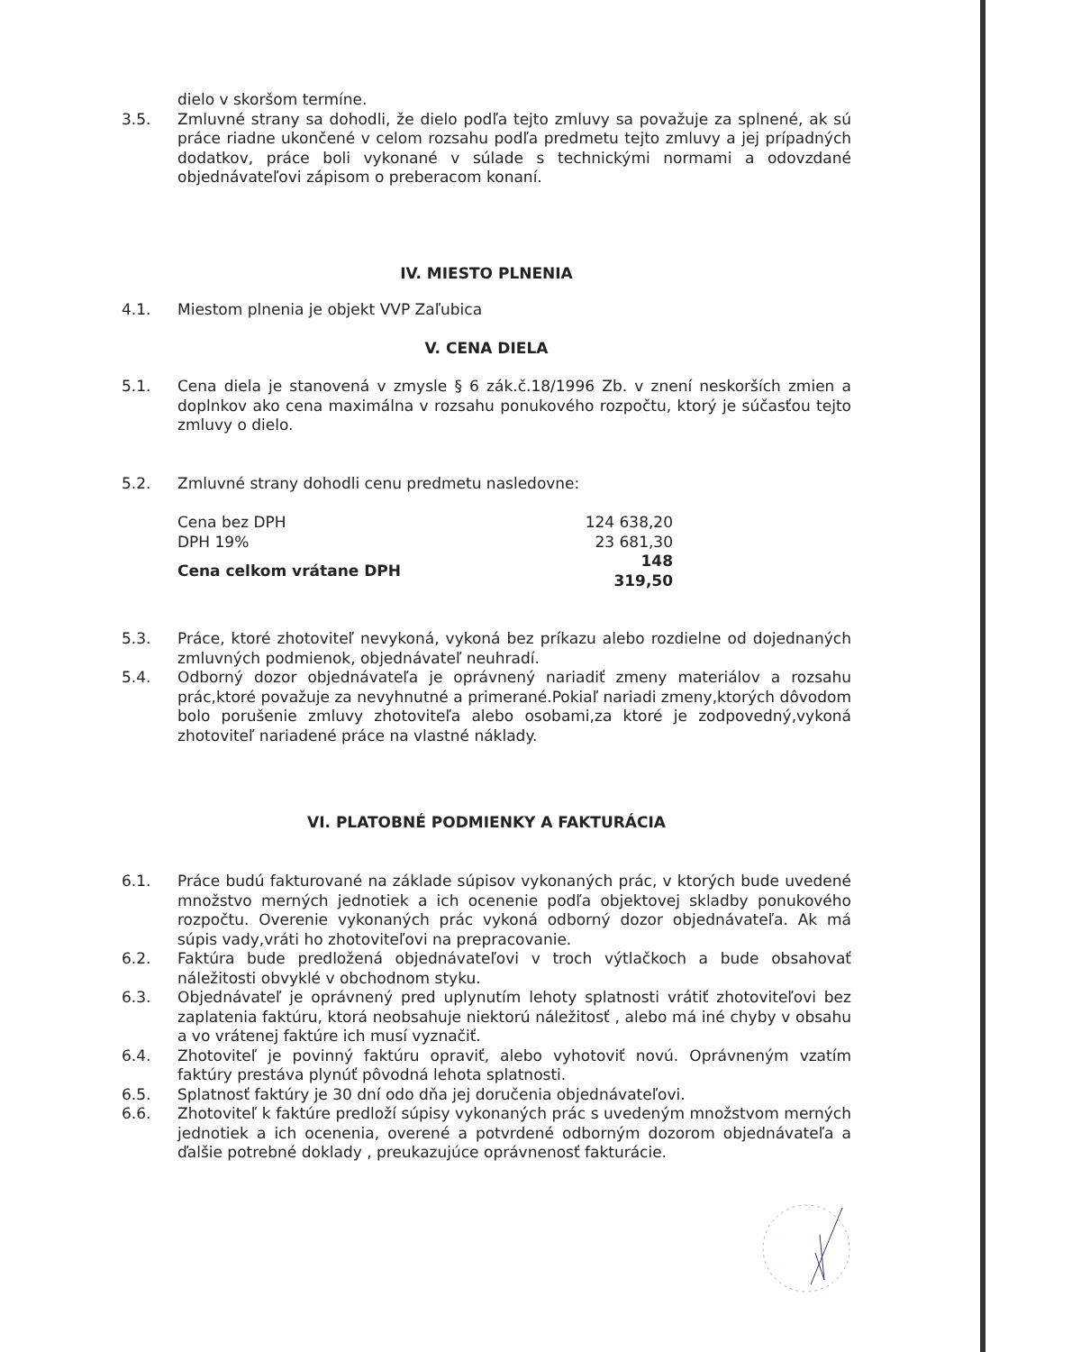dielo v skoršom termíne.
3.5. Zmluvné strany sa dohodli, že dielo podľa tejto zmluvy sa považuje za splnené, ak sú práce riadne ukončené v celom rozsahu podľa predmetu tejto zmluvy a jej prípadných dodatkov, práce boli vykonané v súlade s technickými normami a odovzdané objednávateľovi zápisom o preberacom konaní.
IV. MIESTO PLNENIA
4.1. Miestom plnenia je objekt VVP Zaľubica
V. CENA DIELA
5.1. Cena diela je stanovená v zmysle § 6 zák.č.18/1996 Zb. v znení neskorších zmien a doplnkov ako cena maximálna v rozsahu ponukového rozpočtu, ktorý je súčasťou tejto zmluvy o dielo.
5.2. Zmluvné strany dohodli cenu predmetu nasledovne:
| Cena bez DPH | 124 638,20 |
| DPH 19% | 23 681,30 |
| Cena celkom vrátane DPH | 148 319,50 |
5.3. Práce, ktoré zhotoviteľ nevykoná, vykoná bez príkazu alebo rozdielne od dojednaných zmluvných podmienok, objednávateľ neuhradí.
5.4. Odborný dozor objednávateľa je oprávnený nariadiť zmeny materiálov a rozsahu prác,ktoré považuje za nevyhnutné a primerané.Pokiaľ nariadi zmeny,ktorých dôvodom bolo porušenie zmluvy zhotoviteľa alebo osobami,za ktoré je zodpovedný,vykoná zhotoviteľ nariadené práce na vlastné náklady.
VI. PLATOBNÉ PODMIENKY A FAKTURÁCIA
6.1. Práce budú fakturované na základe súpisov vykonaných prác, v ktorých bude uvedené množstvo merných jednotiek a ich ocenenie podľa objektovej skladby ponukového rozpočtu. Overenie vykonaných prác vykoná odborný dozor objednávateľa. Ak má súpis vady,vráti ho zhotoviteľovi na prepracovanie.
6.2. Faktúra bude predložená objednávateľovi v troch výtlačkoch a bude obsahovať náležitosti obvyklé v obchodnom styku.
6.3. Objednávateľ je oprávnený pred uplynutím lehoty splatnosti vrátiť zhotoviteľovi bez zaplatenia faktúru, ktorá neobsahuje niektorú náležitosť , alebo má iné chyby v obsahu a vo vrátenej faktúre ich musí vyznačiť.
6.4. Zhotoviteľ je povinný faktúru opraviť, alebo vyhotoviť novú. Oprávneným vzatím faktúry prestáva plynúť pôvodná lehota splatnosti.
6.5. Splatnosť faktúry je 30 dní odo dňa jej doručenia objednávateľovi.
6.6. Zhotoviteľ k faktúre predloží súpisy vykonaných prác s uvedeným množstvom merných jednotiek a ich ocenenia, overené a potvrdené odborným dozorom objednávateľa a ďalšie potrebné doklady , preukazujúce oprávnenosť fakturácie.